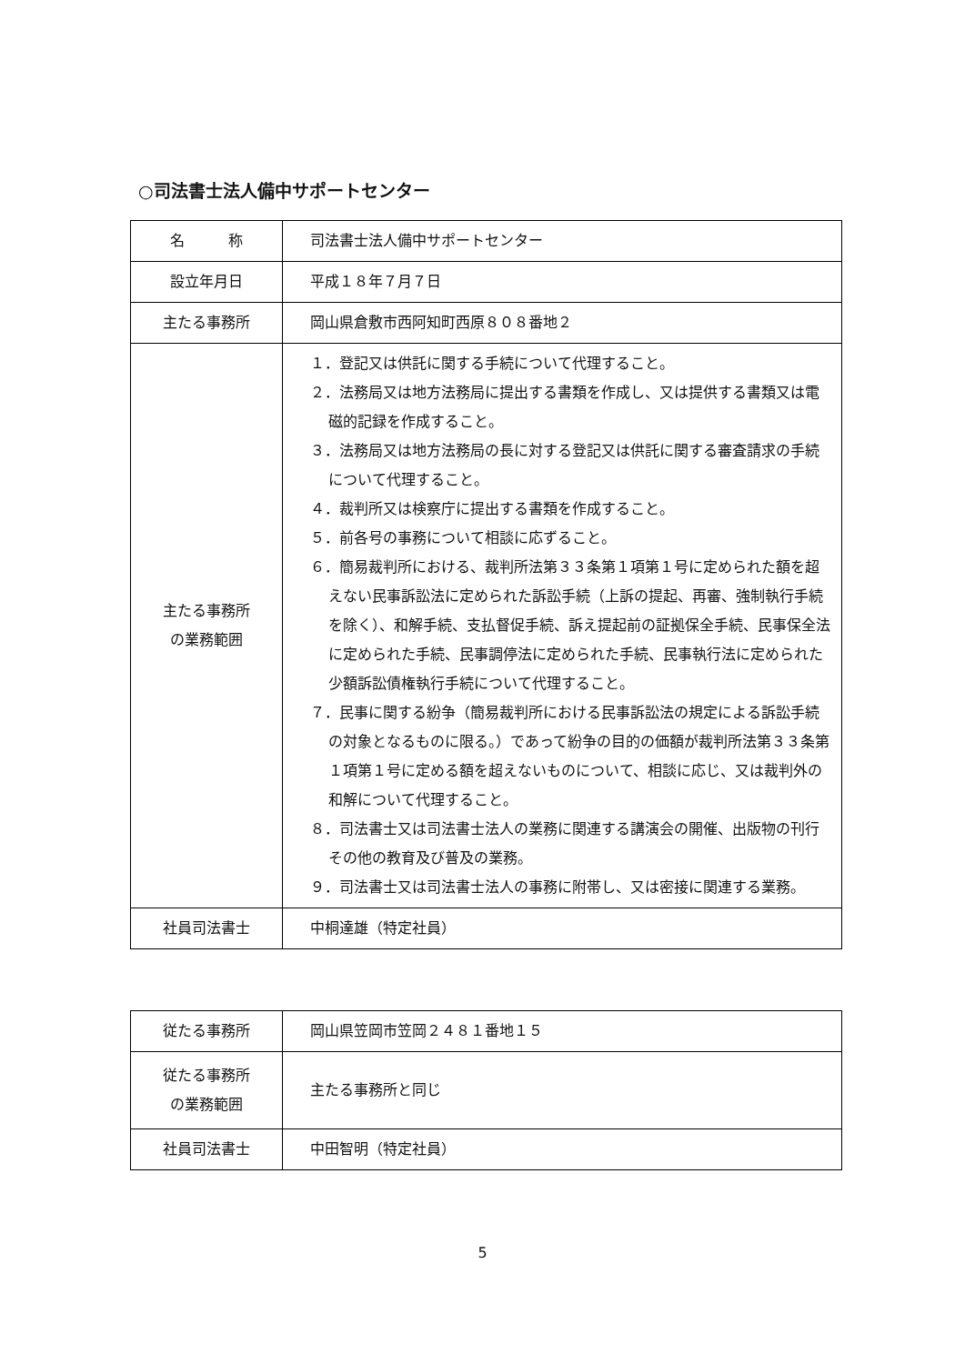○司法書士法人備中サポートセンター
| 名 称 | 司法書士法人備中サポートセンター |
| 設立年月日 | 平成１８年７月７日 |
| 主たる事務所 | 岡山県倉敷市西阿知町西原８０８番地２ |
| 主たる事務所 の業務範囲 | １．登記又は供託に関する手続について代理すること。 ２．法務局又は地方法務局に提出する書類を作成し、又は提供する書類又は電磁的記録を作成すること。 ３．法務局又は地方法務局の長に対する登記又は供託に関する審査請求の手続について代理すること。 ４．裁判所又は検察庁に提出する書類を作成すること。 ５．前各号の事務について相談に応ずること。 ６．簡易裁判所における、裁判所法第３３条第１項第１号に定められた額を超えない民事訴訟法に定められた訴訟手続（上訴の提起、再審、強制執行手続を除く）、和解手続、支払督促手続、訴え提起前の証拠保全手続、民事保全法に定められた手続、民事調停法に定められた手続、民事執行法に定められた少額訴訟債権執行手続について代理すること。 ７．民事に関する紛争（簡易裁判所における民事訴訟法の規定による訴訟手続の対象となるものに限る。）であって紛争の目的の価額が裁判所法第３３条第１項第１号に定める額を超えないものについて、相談に応じ、又は裁判外の和解について代理すること。 ８．司法書士又は司法書士法人の業務に関連する講演会の開催、出版物の刊行その他の教育及び普及の業務。 ９．司法書士又は司法書士法人の事務に附帯し、又は密接に関連する業務。 |
| 社員司法書士 | 中桐達雄（特定社員） |
| 従たる事務所 | 岡山県笠岡市笠岡２４８１番地１５ |
| 従たる事務所 の業務範囲 | 主たる事務所と同じ |
| 社員司法書士 | 中田智明（特定社員） |
5